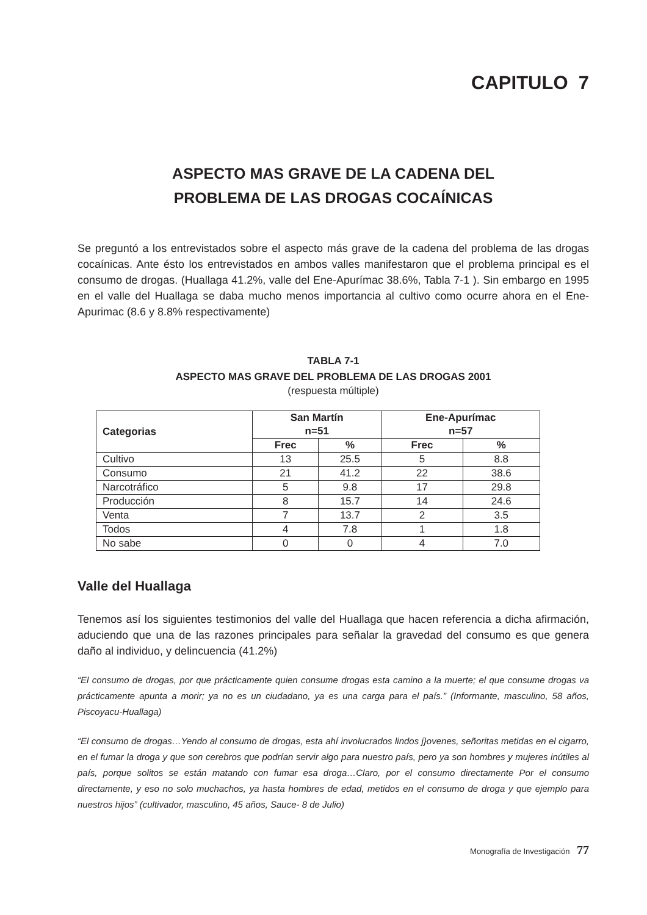CAPITULO 7
ASPECTO MAS GRAVE DE LA CADENA DEL
PROBLEMA DE LAS DROGAS COCAÍNICAS
Se preguntó a los entrevistados sobre el aspecto más grave de la cadena del problema de las drogas cocaínicas. Ante ésto los entrevistados en ambos valles manifestaron que el problema principal es el consumo de drogas. (Huallaga 41.2%, valle del Ene-Apurímac 38.6%, Tabla 7-1 ). Sin embargo en 1995 en el valle del Huallaga se daba mucho menos importancia al cultivo como ocurre ahora en el Ene-Apurimac (8.6 y 8.8% respectivamente)
TABLA 7-1
ASPECTO MAS GRAVE DEL PROBLEMA DE LAS DROGAS 2001
(respuesta múltiple)
| Categorias | San Martín n=51 | | Ene-Apurímac n=57 | |
| --- | --- | --- | --- | --- |
| | Frec | % | Frec | % |
| Cultivo | 13 | 25.5 | 5 | 8.8 |
| Consumo | 21 | 41.2 | 22 | 38.6 |
| Narcotráfico | 5 | 9.8 | 17 | 29.8 |
| Producción | 8 | 15.7 | 14 | 24.6 |
| Venta | 7 | 13.7 | 2 | 3.5 |
| Todos | 4 | 7.8 | 1 | 1.8 |
| No sabe | 0 | 0 | 4 | 7.0 |
Valle del Huallaga
Tenemos así los siguientes testimonios del valle del Huallaga que hacen referencia a dicha afirmación, aduciendo que una de las razones principales para señalar la gravedad del consumo es que genera daño al individuo, y delincuencia (41.2%)
“El consumo de drogas, por que prácticamente quien consume drogas esta camino a la muerte; el que consume drogas va prácticamente apunta a morir; ya no es un ciudadano, ya es una carga para el país.” (Informante, masculino, 58 años, Piscoyacu-Huallaga)
“El consumo de drogas…Yendo al consumo de drogas, esta ahí involucrados lindos j}ovenes, señoritas metidas en el cigarro, en el fumar la droga y que son cerebros que podrían servir algo para nuestro país, pero ya son hombres y mujeres inútiles al país, porque solitos se están matando con fumar esa droga…Claro, por el consumo directamente Por el consumo directamente, y eso no solo muchachos, ya hasta hombres de edad, metidos en el consumo de droga y que ejemplo para nuestros hijos” (cultivador, masculino, 45 años, Sauce- 8 de Julio)
Monografía de Investigación 77